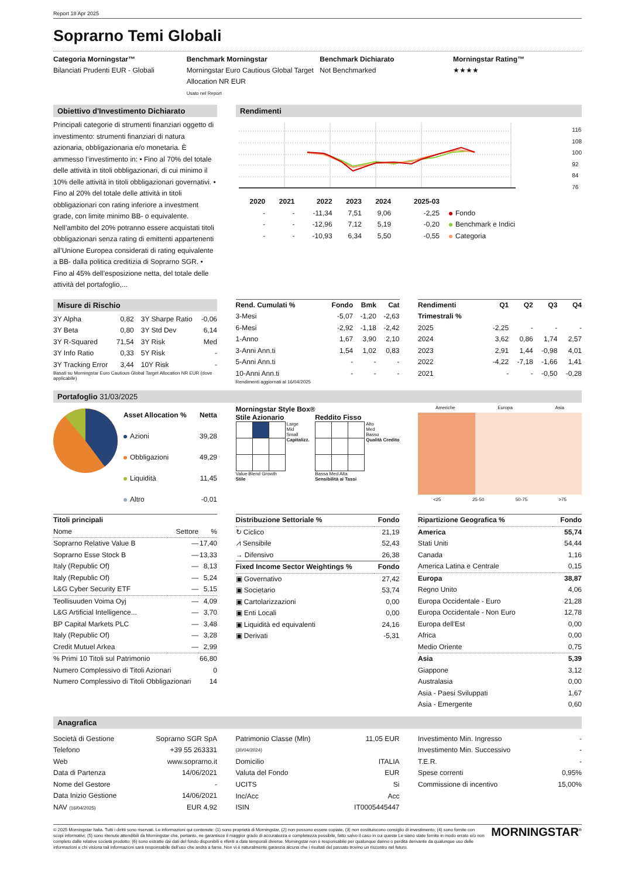Report 18 Apr 2025
Soprarno Temi Globali
Categoria Morningstar™
Bilanciati Prudenti EUR - Globali
Benchmark Morningstar
Morningstar Euro Cautious Global Target Allocation NR EUR
Usato nel Report
Benchmark Dichiarato
Not Benchmarked
Morningstar Rating™
★★★★
Obiettivo d'Investimento Dichiarato
Principali categorie di strumenti finanziari oggetto di investimento: strumenti finanziari di natura azionaria, obbligazionaria e/o monetaria. È ammesso l’investimento in: • Fino al 70% del totale delle attività in titoli obbligazionari, di cui minimo il 10% delle attività in titoli obbligazionari governativi. • Fino al 20% del totale delle attività in titoli obbligazionari con rating inferiore a investment grade, con limite minimo BB- o equivalente. Nell’ambito del 20% potranno essere acquistati titoli obbligazionari senza rating di emittenti appartenenti all’Unione Europea considerati di rating equivalente a BB- dalla politica creditizia di Soprarno SGR. • Fino al 45% dell’esposizione netta, del totale delle attività del portafoglio,...
Rendimenti
116
108
100
92
84
76
| 2020 | 2021 | 2022 | 2023 | 2024 | 2025-03 | |
| --- | --- | --- | --- | --- | --- | --- |
| - | - | -11,34 | 7,51 | 9,06 | -2,25 | Fondo |
| - | - | -12,96 | 7,12 | 5,19 | -0,20 | Benchmark e Indici |
| - | - | -10,93 | 6,34 | 5,50 | -0,55 | Categoria |
Misure di Rischio
| 3Y Alpha | 0,82 | 3Y Sharpe Ratio | -0,06 |
| 3Y Beta | 0,80 | 3Y Std Dev | 6,14 |
| 3Y R-Squared | 71,54 | 3Y Risk | Med |
| 3Y Info Ratio | 0,33 | 5Y Risk | - |
| 3Y Tracking Error | 3,44 | 10Y Risk | - |
Basati su Morningstar Euro Cautious Global Target Allocation NR EUR (dove applicabile)
| Rend. Cumulati % | Fondo | Bmk | Cat |
| --- | --- | --- | --- |
| 3-Mesi | -5,07 | -1,20 | -2,63 |
| 6-Mesi | -2,92 | -1,18 | -2,42 |
| 1-Anno | 1,67 | 3,90 | 2,10 |
| 3-Anni Ann.ti | 1,54 | 1,02 | 0,83 |
| 5-Anni Ann.ti | - | - | - |
| 10-Anni Ann.ti | - | - | - |
Rendimenti aggiornati al 16/04/2025
| Rendimenti Trimestrali % | Q1 | Q2 | Q3 | Q4 |
| --- | --- | --- | --- | --- |
| 2025 | -2,25 | - | - | - |
| 2024 | 3,62 | 0,86 | 1,74 | 2,57 |
| 2023 | 2,91 | 1,44 | -0,98 | 4,01 |
| 2022 | -4,22 | -7,18 | -1,66 | 1,41 |
| 2021 | - | - | -0,50 | -0,28 |
Portafoglio 31/03/2025
| Asset Allocation % | Netta |
| --- | --- |
| Azioni | 39,28 |
| Obbligazioni | 49,29 |
| Liquidità | 11,45 |
| Altro | -0,01 |
Morningstar Style Box®
Stile Azionario
Large
Mid
Small
Capitalizz.
Value Blend Growth
Stile
Reddito Fisso
Alto
Med
Basso
Qualità Credito
Bassa Med Alta
Sensibilità ai Tassi
Americhe Europa Asia
<25 25-50 50-75 >75
| Titoli principali | | |
| --- | --- | --- |
| Nome | Settore | % |
| Soprarno Relative Value B | — | 17,40 |
| Soprarno Esse Stock B | — | 13,33 |
| Italy (Republic Of) | — | 8,13 |
| Italy (Republic Of) | — | 5,24 |
| L&G Cyber Security ETF | — | 5,15 |
| Teollisuuden Voima Oyj | — | 4,09 |
| L&G Artificial Intelligence... | — | 3,70 |
| BP Capital Markets PLC | — | 3,48 |
| Italy (Republic Of) | — | 3,28 |
| Credit Mutuel Arkea | — | 2,99 |
| % Primi 10 Titoli sul Patrimonio | | 66,80 |
| Numero Complessivo di Titoli Azionari | | 0 |
| Numero Complessivo di Titoli Obbligazionari | | 14 |
| Distribuzione Settoriale % | Fondo |
| --- | --- |
| ↻ Ciclico | 21,19 |
| ⩘ Sensibile | 52,43 |
| → Difensivo | 26,38 |
| Fixed Income Sector Weightings % | Fondo |
| ▣ Governativo | 27,42 |
| ▣ Societario | 53,74 |
| ▣ Cartolarizzazioni | 0,00 |
| ▣ Enti Locali | 0,00 |
| ▣ Liquidità ed equivalenti | 24,16 |
| ▣ Derivati | -5,31 |
| Ripartizione Geografica % | Fondo |
| --- | --- |
| America | 55,74 |
| Stati Uniti | 54,44 |
| Canada | 1,16 |
| America Latina e Centrale | 0,15 |
| Europa | 38,87 |
| Regno Unito | 4,06 |
| Europa Occidentale - Euro | 21,28 |
| Europa Occidentale - Non Euro | 12,78 |
| Europa dell'Est | 0,00 |
| Africa | 0,00 |
| Medio Oriente | 0,75 |
| Asia | 5,39 |
| Giappone | 3,12 |
| Australasia | 0,00 |
| Asia - Paesi Sviluppati | 1,67 |
| Asia - Emergente | 0,60 |
Anagrafica
| Società di Gestione | Soprarno SGR SpA |
| Telefono | +39 55 263331 |
| Web | www.soprarno.it |
| Data di Partenza | 14/06/2021 |
| Nome del Gestore | - |
| Data Inizio Gestione | 14/06/2021 |
| NAV (16/04/2025) | EUR 4,92 |
| Patrimonio Classe (Mln) | 11,05 EUR |
| (30/04/2024) | |
| Domicilio | ITALIA |
| Valuta del Fondo | EUR |
| UCITS | Si |
| Inc/Acc | Acc |
| ISIN | IT0005445447 |
| Investimento Min. Ingresso | - |
| Investimento Min. Successivo | - |
| T.E.R. | - |
| Spese correnti | 0,95% |
| Commissione di incentivo | 15,00% |
© 2025 Morningstar Italia. Tutti i diritti sono riservati. Le informazioni qui contenute: (1) sono proprietà di Morningstar, (2) non possono essere copiate, (3) non costituiscono consiglio di investimento; (4) sono fornite con scopi informativi; (5) sono ritenute attendibili da Morningstar che, pertanto, ne garantisce il maggior grado di accuratezza e completezza possibile, fatto salvo il caso in cui queste Le siano state fornite in modo errato e/o non completo dalle relative società prodotto; (6) sono estratte dai dati del fondo disponibili e riferiti a date temporali diverse. Morningstar non è responsabile per qualunque danno o perdita derivante da qualunque uso delle informazioni e chi visiona tali informazioni sarà responsabile dell’uso che andrà a farne. Non vi è naturalmente garanzia alcuna che i risultati del passato trovino un riscontro nel futuro.
MORNINGSTAR<sup>®</sup>